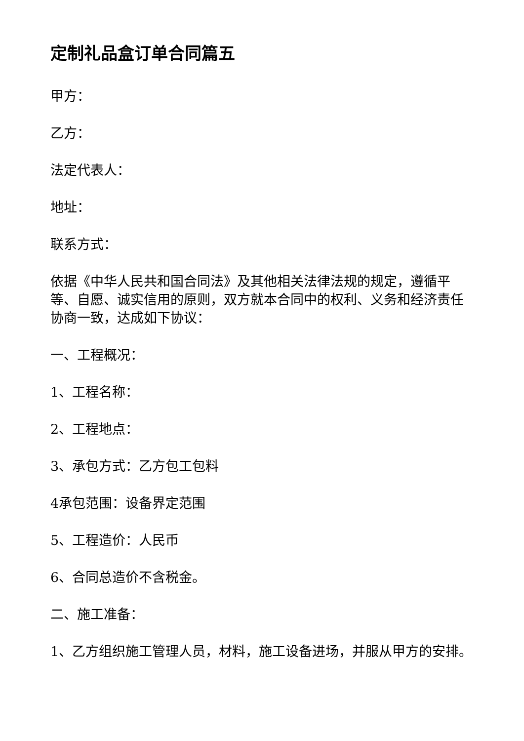定制礼品盒订单合同篇五
甲方：
乙方：
法定代表人：
地址：
联系方式：
依据《中华人民共和国合同法》及其他相关法律法规的规定，遵循平等、自愿、诚实信用的原则，双方就本合同中的权利、义务和经济责任协商一致，达成如下协议：
一、工程概况：
1、工程名称：
2、工程地点：
3、承包方式：乙方包工包料
4承包范围：设备界定范围
5、工程造价：人民币
6、合同总造价不含税金。
二、施工准备：
1、乙方组织施工管理人员，材料，施工设备进场，并服从甲方的安排。